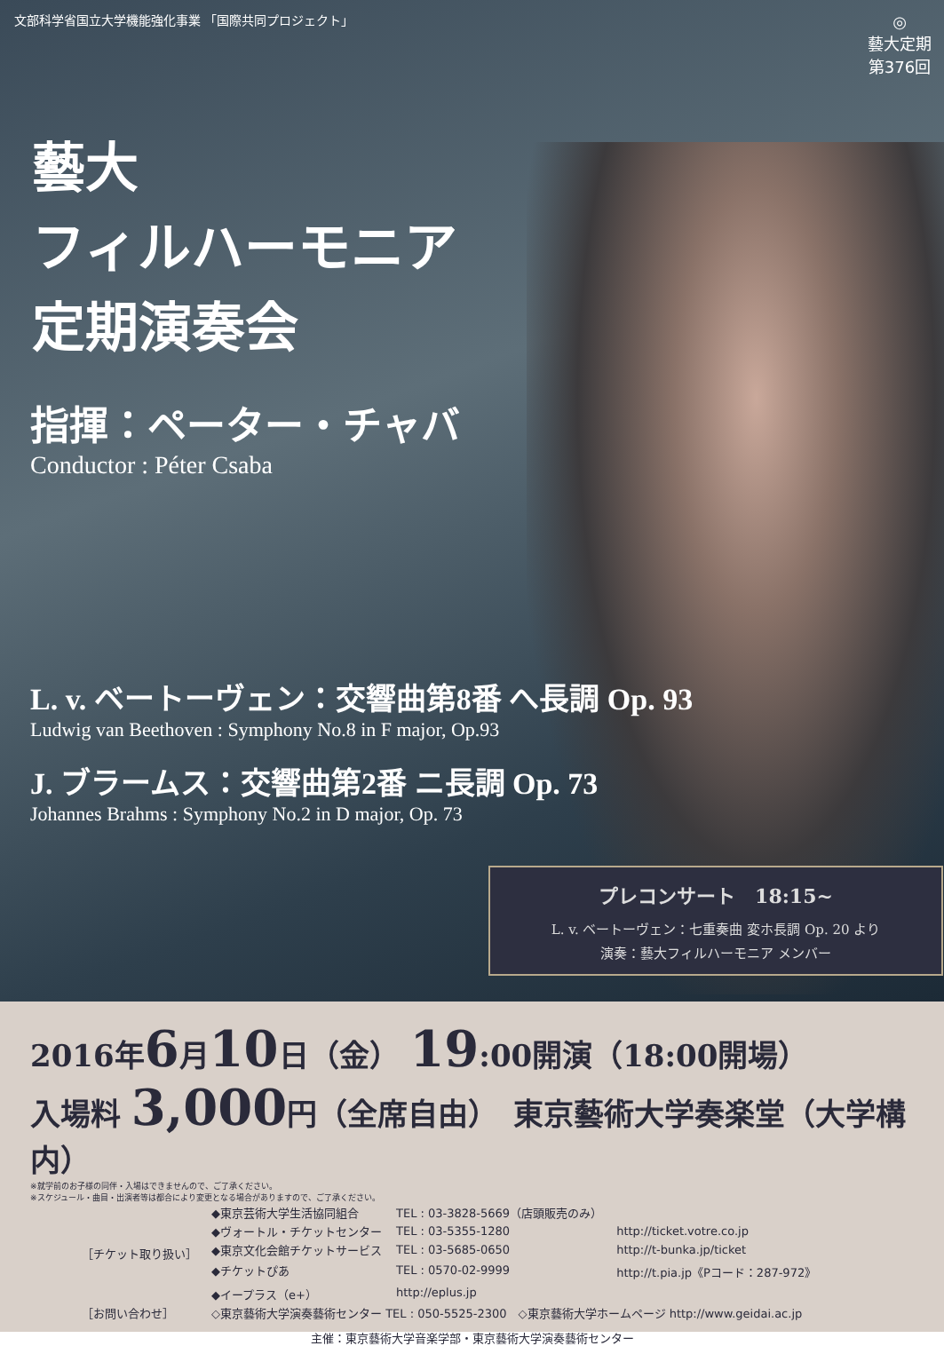文部科学省国立大学機能強化事業 「国際共同プロジェクト」
◎
藝大定期
第376回
藝大
フィルハーモニア
定期演奏会
指揮：ペーター・チャバ
Conductor : Péter Csaba
L. v. ベートーヴェン：交響曲第8番 へ長調 Op. 93
Ludwig van Beethoven : Symphony No.8 in F major, Op.93
J. ブラームス：交響曲第2番 ニ長調 Op. 73
Johannes Brahms : Symphony No.2 in D major, Op. 73
プレコンサート　18:15~
L. v. ベートーヴェン：七重奏曲 変ホ長調 Op. 20 より
演奏：藝大フィルハーモニア メンバー
2016年6月10日（金） 19:00開演（18:00開場）
入場料 3,000円（全席自由）　東京藝術大学奏楽堂（大学構内）
※就学前のお子様の同伴・入場はできませんので、ご了承ください。
※スケジュール・曲目・出演者等は都合により変更となる場合がありますので、ご了承ください。
| ［チケット取り扱い］ | ◆東京芸術大学生活協同組合 | TEL : 03-3828-5669（店頭販売のみ） | |
| | ◆ヴォートル・チケットセンター | TEL : 03-5355-1280 | http://ticket.votre.co.jp |
| | ◆東京文化会館チケットサービス | TEL : 03-5685-0650 | http://t-bunka.jp/ticket |
| | ◆チケットぴあ | TEL : 0570-02-9999 | http://t.pia.jp《Pコード：287-972》 |
| | ◆イープラス（e+） | http://eplus.jp | |
| ［お問い合わせ］ | ◇東京藝術大学演奏藝術センター TEL : 050-5525-2300 ◇東京藝術大学ホームページ http://www.geidai.ac.jp | | |
主催：東京藝術大学音楽学部・東京藝術大学演奏藝術センター